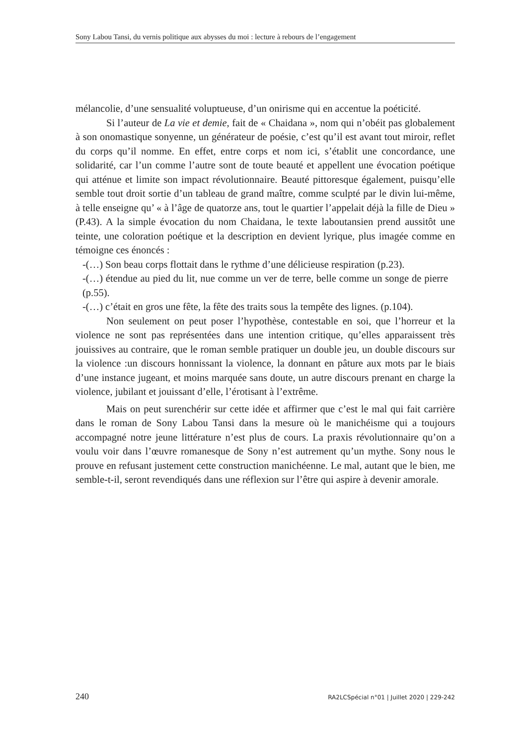Sony Labou Tansi, du vernis politique aux abysses du moi : lecture à rebours de l’engagement
mélancolie, d’une sensualité voluptueuse, d’un onirisme qui en accentue la poéticité.
Si l’auteur de La vie et demie, fait de « Chaidana », nom qui n’obéit pas globalement à son onomastique sonyenne, un générateur de poésie, c’est qu’il est avant tout miroir, reflet du corps qu’il nomme. En effet, entre corps et nom ici, s’établit une concordance, une solidarité, car l’un comme l’autre sont de toute beauté et appellent une évocation poétique qui atténue et limite son impact révolutionnaire. Beauté pittoresque également, puisqu’elle semble tout droit sortie d’un tableau de grand maître, comme sculpté par le divin lui-même, à telle enseigne qu’ « à l’âge de quatorze ans, tout le quartier l’appelait déjà la fille de Dieu » (P.43). A la simple évocation du nom Chaidana, le texte laboutansien prend aussitôt une teinte, une coloration poétique et la description en devient lyrique, plus imagée comme en témoigne ces énoncés :
-(…) Son beau corps flottait dans le rythme d’une délicieuse respiration (p.23).
-(…) étendue au pied du lit, nue comme un ver de terre, belle comme un songe de pierre (p.55).
-(…) c’était en gros une fête, la fête des traits sous la tempête des lignes. (p.104).
Non seulement on peut poser l’hypothèse, contestable en soi, que l’horreur et la violence ne sont pas représentées dans une intention critique, qu’elles apparaissent très jouissives au contraire, que le roman semble pratiquer un double jeu, un double discours sur la violence :un discours honnissant la violence, la donnant en pâture aux mots par le biais d’une instance jugeant, et moins marquée sans doute, un autre discours prenant en charge la violence, jubilant et jouissant d’elle, l’érotisant à l’extrême.
Mais on peut surenchérir sur cette idée et affirmer que c’est le mal qui fait carrière dans le roman de Sony Labou Tansi dans la mesure où le manichéisme qui a toujours accompagné notre jeune littérature n’est plus de cours. La praxis révolutionnaire qu’on a voulu voir dans l’œuvre romanesque de Sony n’est autrement qu’un mythe. Sony nous le prouve en refusant justement cette construction manichéenne. Le mal, autant que le bien, me semble-t-il, seront revendiqués dans une réflexion sur l’être qui aspire à devenir amorale.
240 RA2LCSpécial n°01 | Juillet 2020 | 229-242